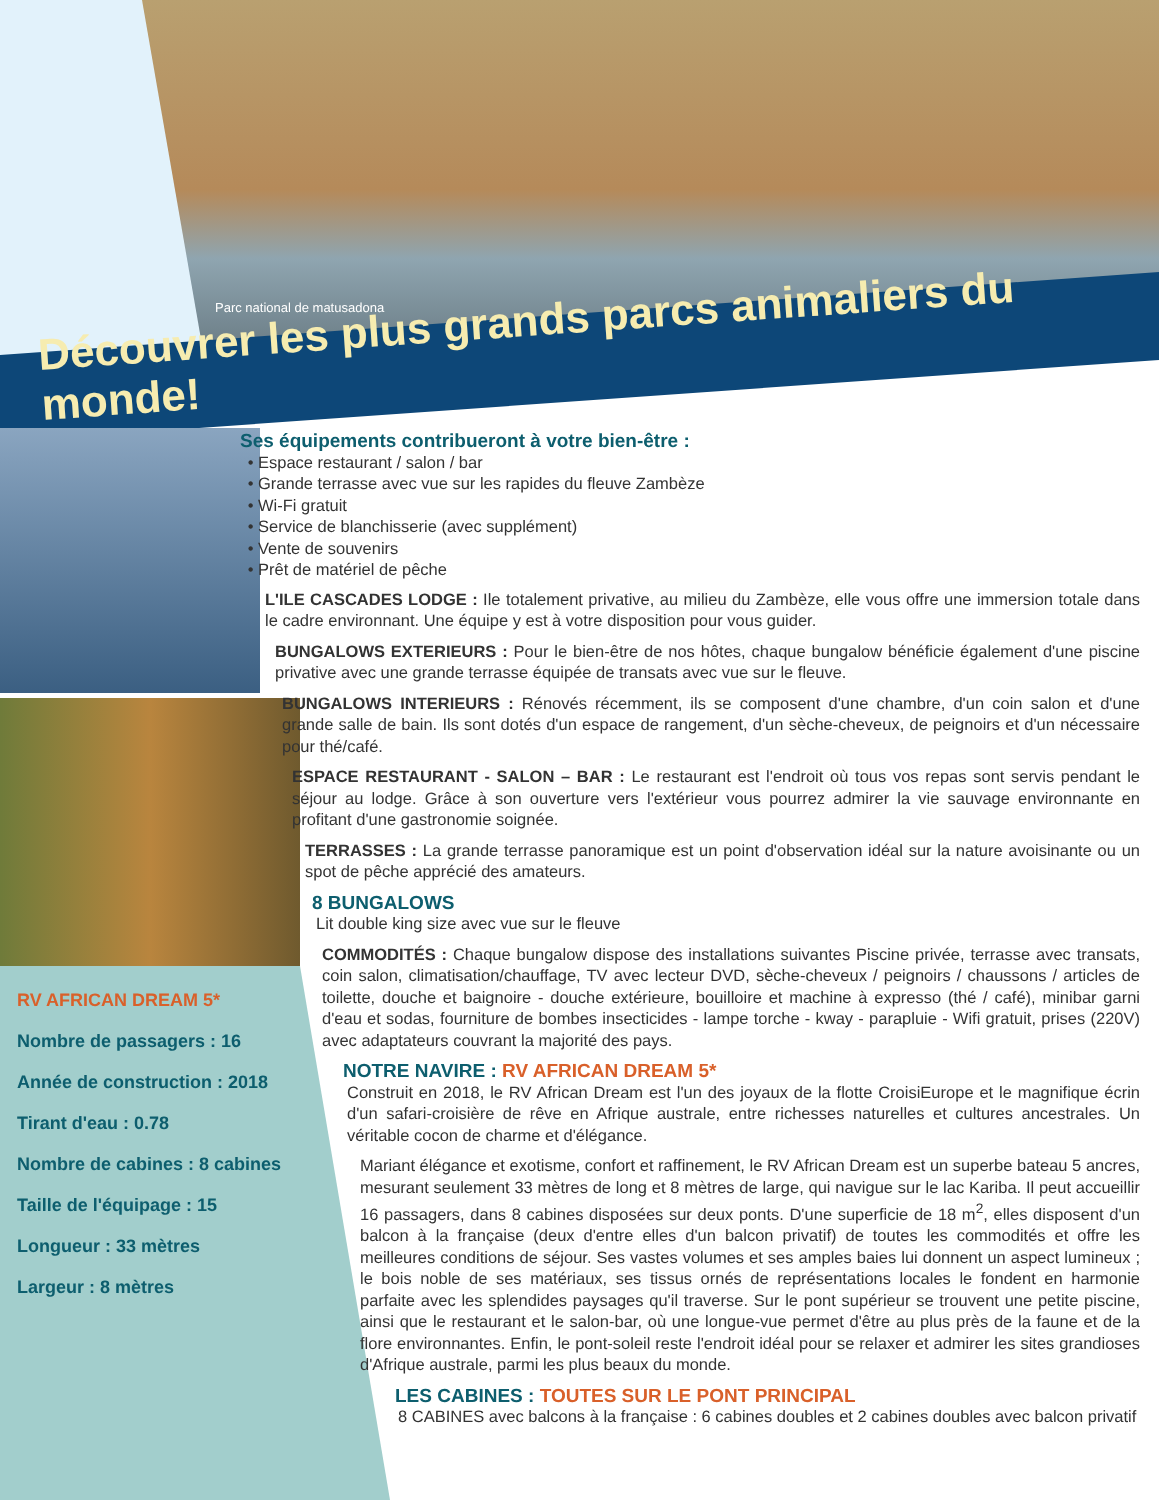Parc national de matusadona
Découvrer les plus grands parcs animaliers du monde!
RV AFRICAN DREAM 5*
Nombre de passagers : 16
Année de construction : 2018
Tirant d'eau : 0.78
Nombre de cabines : 8 cabines
Taille de l'équipage : 15
Longueur : 33 mètres
Largeur : 8 mètres
Ses équipements contribueront à votre bien-être :
Espace restaurant / salon / bar
Grande terrasse avec vue sur les rapides du fleuve Zambèze
Wi-Fi gratuit
Service de blanchisserie (avec supplément)
Vente de souvenirs
Prêt de matériel de pêche
L'ILE CASCADES LODGE : Ile totalement privative, au milieu du Zambèze, elle vous offre une immersion totale dans le cadre environnant. Une équipe y est à votre disposition pour vous guider.
BUNGALOWS EXTERIEURS : Pour le bien-être de nos hôtes, chaque bungalow bénéficie également d'une piscine privative avec une grande terrasse équipée de transats avec vue sur le fleuve.
BUNGALOWS INTERIEURS : Rénovés récemment, ils se composent d'une chambre, d'un coin salon et d'une grande salle de bain. Ils sont dotés d'un espace de rangement, d'un sèche-cheveux, de peignoirs et d'un nécessaire pour thé/café.
ESPACE RESTAURANT - SALON – BAR : Le restaurant est l'endroit où tous vos repas sont servis pendant le séjour au lodge. Grâce à son ouverture vers l'extérieur vous pourrez admirer la vie sauvage environnante en profitant d'une gastronomie soignée.
TERRASSES : La grande terrasse panoramique est un point d'observation idéal sur la nature avoisinante ou un spot de pêche apprécié des amateurs.
8 BUNGALOWS
Lit double king size avec vue sur le fleuve
COMMODITÉS : Chaque bungalow dispose des installations suivantes Piscine privée, terrasse avec transats, coin salon, climatisation/chauffage, TV avec lecteur DVD, sèche-cheveux / peignoirs / chaussons / articles de toilette, douche et baignoire - douche extérieure, bouilloire et machine à expresso (thé / café), minibar garni d'eau et sodas, fourniture de bombes insecticides - lampe torche - kway - parapluie - Wifi gratuit, prises (220V) avec adaptateurs couvrant la majorité des pays.
NOTRE NAVIRE : RV AFRICAN DREAM 5*
Construit en 2018, le RV African Dream est l'un des joyaux de la flotte CroisiEurope et le magnifique écrin d'un safari-croisière de rêve en Afrique australe, entre richesses naturelles et cultures ancestrales. Un véritable cocon de charme et d'élégance.
Mariant élégance et exotisme, confort et raffinement, le RV African Dream est un superbe bateau 5 ancres, mesurant seulement 33 mètres de long et 8 mètres de large, qui navigue sur le lac Kariba. Il peut accueillir 16 passagers, dans 8 cabines disposées sur deux ponts. D'une superficie de 18 m<sup>2</sup>, elles disposent d'un balcon à la française (deux d'entre elles d'un balcon privatif) de toutes les commodités et offre les meilleures conditions de séjour. Ses vastes volumes et ses amples baies lui donnent un aspect lumineux ; le bois noble de ses matériaux, ses tissus ornés de représentations locales le fondent en harmonie parfaite avec les splendides paysages qu'il traverse. Sur le pont supérieur se trouvent une petite piscine, ainsi que le restaurant et le salon-bar, où une longue-vue permet d'être au plus près de la faune et de la flore environnantes. Enfin, le pont-soleil reste l'endroit idéal pour se relaxer et admirer les sites grandioses d'Afrique australe, parmi les plus beaux du monde.
LES CABINES : TOUTES SUR LE PONT PRINCIPAL
8 CABINES avec balcons à la française : 6 cabines doubles et 2 cabines doubles avec balcon privatif